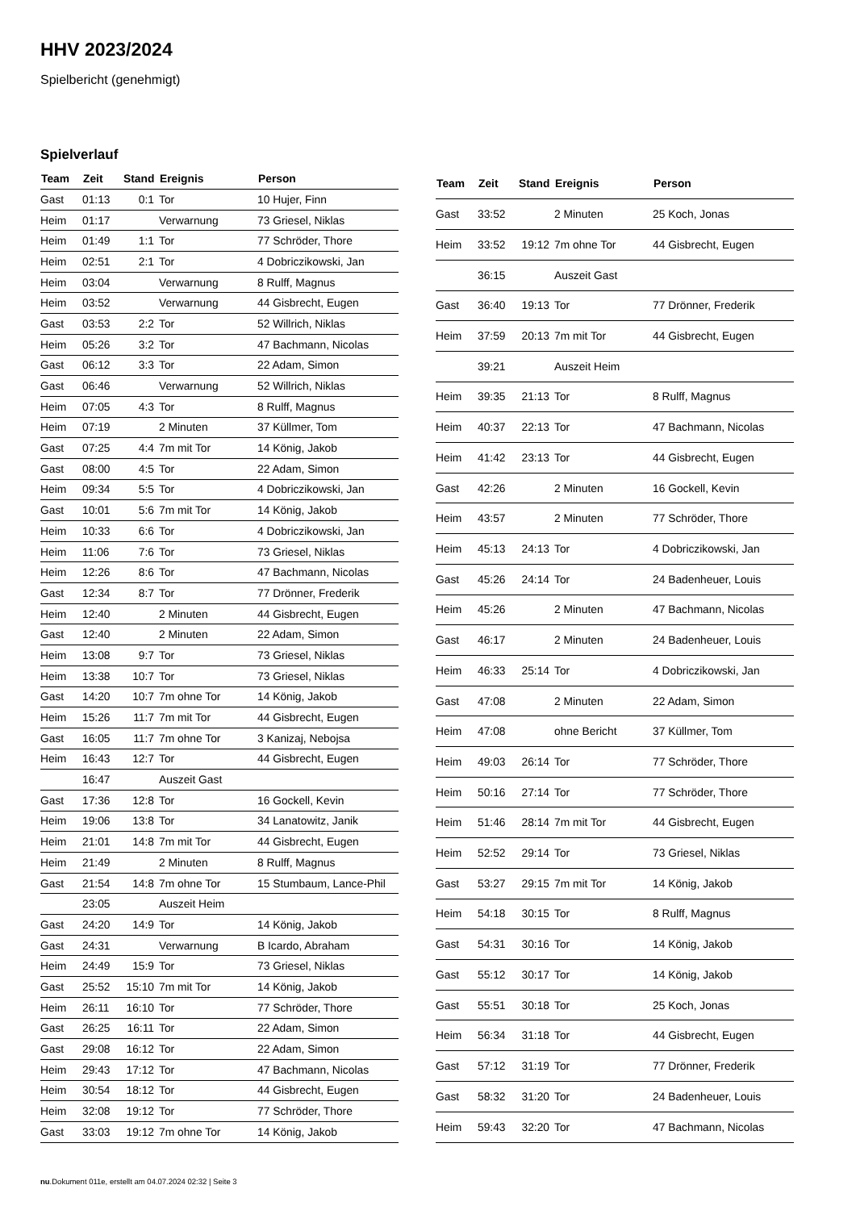HHV 2023/2024
Spielbericht (genehmigt)
Spielverlauf
| Team | Zeit | Stand | Ereignis | Person |
| --- | --- | --- | --- | --- |
| Gast | 01:13 | 0:1 | Tor | 10 Hujer, Finn |
| Heim | 01:17 | | Verwarnung | 73 Griesel, Niklas |
| Heim | 01:49 | 1:1 | Tor | 77 Schröder, Thore |
| Heim | 02:51 | 2:1 | Tor | 4 Dobriczikowski, Jan |
| Heim | 03:04 | | Verwarnung | 8 Rulff, Magnus |
| Heim | 03:52 | | Verwarnung | 44 Gisbrecht, Eugen |
| Gast | 03:53 | 2:2 | Tor | 52 Willrich, Niklas |
| Heim | 05:26 | 3:2 | Tor | 47 Bachmann, Nicolas |
| Gast | 06:12 | 3:3 | Tor | 22 Adam, Simon |
| Gast | 06:46 | | Verwarnung | 52 Willrich, Niklas |
| Heim | 07:05 | 4:3 | Tor | 8 Rulff, Magnus |
| Heim | 07:19 | | 2 Minuten | 37 Küllmer, Tom |
| Gast | 07:25 | 4:4 | 7m mit Tor | 14 König, Jakob |
| Gast | 08:00 | 4:5 | Tor | 22 Adam, Simon |
| Heim | 09:34 | 5:5 | Tor | 4 Dobriczikowski, Jan |
| Gast | 10:01 | 5:6 | 7m mit Tor | 14 König, Jakob |
| Heim | 10:33 | 6:6 | Tor | 4 Dobriczikowski, Jan |
| Heim | 11:06 | 7:6 | Tor | 73 Griesel, Niklas |
| Heim | 12:26 | 8:6 | Tor | 47 Bachmann, Nicolas |
| Gast | 12:34 | 8:7 | Tor | 77 Drönner, Frederik |
| Heim | 12:40 | | 2 Minuten | 44 Gisbrecht, Eugen |
| Gast | 12:40 | | 2 Minuten | 22 Adam, Simon |
| Heim | 13:08 | 9:7 | Tor | 73 Griesel, Niklas |
| Heim | 13:38 | 10:7 | Tor | 73 Griesel, Niklas |
| Gast | 14:20 | 10:7 | 7m ohne Tor | 14 König, Jakob |
| Heim | 15:26 | 11:7 | 7m mit Tor | 44 Gisbrecht, Eugen |
| Gast | 16:05 | 11:7 | 7m ohne Tor | 3 Kanizaj, Nebojsa |
| Heim | 16:43 | 12:7 | Tor | 44 Gisbrecht, Eugen |
| | 16:47 | | Auszeit Gast | |
| Gast | 17:36 | 12:8 | Tor | 16 Gockell, Kevin |
| Heim | 19:06 | 13:8 | Tor | 34 Lanatowitz, Janik |
| Heim | 21:01 | 14:8 | 7m mit Tor | 44 Gisbrecht, Eugen |
| Heim | 21:49 | | 2 Minuten | 8 Rulff, Magnus |
| Gast | 21:54 | 14:8 | 7m ohne Tor | 15 Stumbaum, Lance-Phil |
| | 23:05 | | Auszeit Heim | |
| Gast | 24:20 | 14:9 | Tor | 14 König, Jakob |
| Gast | 24:31 | | Verwarnung | B Icardo, Abraham |
| Heim | 24:49 | 15:9 | Tor | 73 Griesel, Niklas |
| Gast | 25:52 | 15:10 | 7m mit Tor | 14 König, Jakob |
| Heim | 26:11 | 16:10 | Tor | 77 Schröder, Thore |
| Gast | 26:25 | 16:11 | Tor | 22 Adam, Simon |
| Gast | 29:08 | 16:12 | Tor | 22 Adam, Simon |
| Heim | 29:43 | 17:12 | Tor | 47 Bachmann, Nicolas |
| Heim | 30:54 | 18:12 | Tor | 44 Gisbrecht, Eugen |
| Heim | 32:08 | 19:12 | Tor | 77 Schröder, Thore |
| Gast | 33:03 | 19:12 | 7m ohne Tor | 14 König, Jakob |
| Team | Zeit | Stand | Ereignis | Person |
| --- | --- | --- | --- | --- |
| Gast | 33:52 | | 2 Minuten | 25 Koch, Jonas |
| Heim | 33:52 | 19:12 | 7m ohne Tor | 44 Gisbrecht, Eugen |
| | 36:15 | | Auszeit Gast | |
| Gast | 36:40 | 19:13 | Tor | 77 Drönner, Frederik |
| Heim | 37:59 | 20:13 | 7m mit Tor | 44 Gisbrecht, Eugen |
| | 39:21 | | Auszeit Heim | |
| Heim | 39:35 | 21:13 | Tor | 8 Rulff, Magnus |
| Heim | 40:37 | 22:13 | Tor | 47 Bachmann, Nicolas |
| Heim | 41:42 | 23:13 | Tor | 44 Gisbrecht, Eugen |
| Gast | 42:26 | | 2 Minuten | 16 Gockell, Kevin |
| Heim | 43:57 | | 2 Minuten | 77 Schröder, Thore |
| Heim | 45:13 | 24:13 | Tor | 4 Dobriczikowski, Jan |
| Gast | 45:26 | 24:14 | Tor | 24 Badenheuer, Louis |
| Heim | 45:26 | | 2 Minuten | 47 Bachmann, Nicolas |
| Gast | 46:17 | | 2 Minuten | 24 Badenheuer, Louis |
| Heim | 46:33 | 25:14 | Tor | 4 Dobriczikowski, Jan |
| Gast | 47:08 | | 2 Minuten | 22 Adam, Simon |
| Heim | 47:08 | | ohne Bericht | 37 Küllmer, Tom |
| Heim | 49:03 | 26:14 | Tor | 77 Schröder, Thore |
| Heim | 50:16 | 27:14 | Tor | 77 Schröder, Thore |
| Heim | 51:46 | 28:14 | 7m mit Tor | 44 Gisbrecht, Eugen |
| Heim | 52:52 | 29:14 | Tor | 73 Griesel, Niklas |
| Gast | 53:27 | 29:15 | 7m mit Tor | 14 König, Jakob |
| Heim | 54:18 | 30:15 | Tor | 8 Rulff, Magnus |
| Gast | 54:31 | 30:16 | Tor | 14 König, Jakob |
| Gast | 55:12 | 30:17 | Tor | 14 König, Jakob |
| Gast | 55:51 | 30:18 | Tor | 25 Koch, Jonas |
| Heim | 56:34 | 31:18 | Tor | 44 Gisbrecht, Eugen |
| Gast | 57:12 | 31:19 | Tor | 77 Drönner, Frederik |
| Gast | 58:32 | 31:20 | Tor | 24 Badenheuer, Louis |
| Heim | 59:43 | 32:20 | Tor | 47 Bachmann, Nicolas |
nu.Dokument 011e, erstellt am 04.07.2024 02:32 | Seite 3